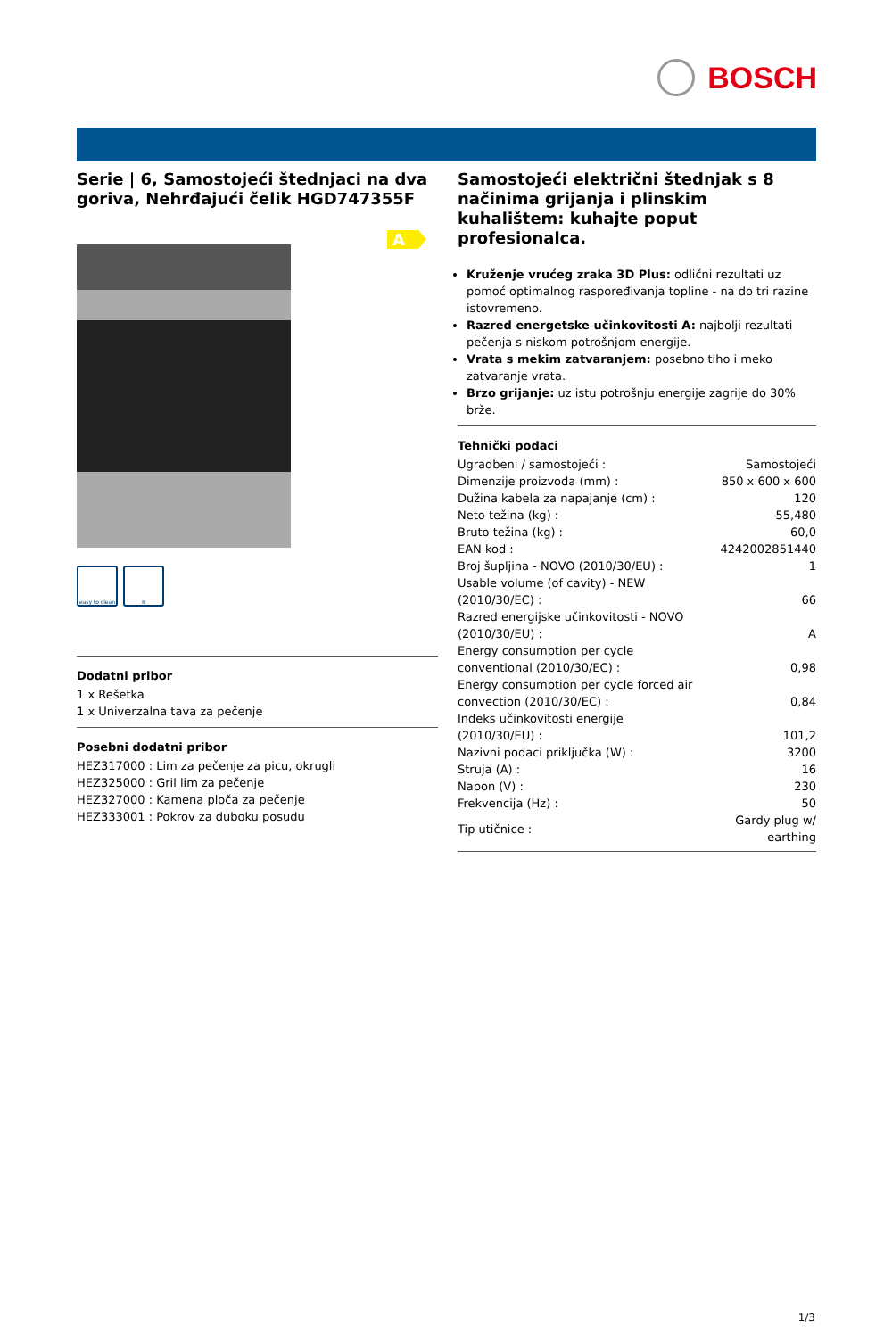BOSCH
Serie | 6, Samostojeći štednjaci na dva goriva, Nehrđajući čelik HGD747355F
A
easy to clean
≋
Dodatni pribor
1 x Rešetka
1 x Univerzalna tava za pečenje
Posebni dodatni pribor
HEZ317000 : Lim za pečenje za picu, okrugli
HEZ325000 : Gril lim za pečenje
HEZ327000 : Kamena ploča za pečenje
HEZ333001 : Pokrov za duboku posudu
Samostojeći električni štednjak s 8 načinima grijanja i plinskim kuhalištem: kuhajte poput profesionalca.
Kruženje vrućeg zraka 3D Plus: odlični rezultati uz pomoć optimalnog raspoređivanja topline - na do tri razine istovremeno.
Razred energetske učinkovitosti A: najbolji rezultati pečenja s niskom potrošnjom energije.
Vrata s mekim zatvaranjem: posebno tiho i meko zatvaranje vrata.
Brzo grijanje: uz istu potrošnju energije zagrije do 30% brže.
Tehnički podaci
| Ugradbeni / samostojeći : | Samostojeći |
| Dimenzije proizvoda (mm) : | 850 x 600 x 600 |
| Dužina kabela za napajanje (cm) : | 120 |
| Neto težina (kg) : | 55,480 |
| Bruto težina (kg) : | 60,0 |
| EAN kod : | 4242002851440 |
| Broj šupljina - NOVO (2010/30/EU) : | 1 |
| Usable volume (of cavity) - NEW (2010/30/EC) : | 66 |
| Razred energijske učinkovitosti - NOVO (2010/30/EU) : | A |
| Energy consumption per cycle conventional (2010/30/EC) : | 0,98 |
| Energy consumption per cycle forced air convection (2010/30/EC) : | 0,84 |
| Indeks učinkovitosti energije (2010/30/EU) : | 101,2 |
| Nazivni podaci priključka (W) : | 3200 |
| Struja (A) : | 16 |
| Napon (V) : | 230 |
| Frekvencija (Hz) : | 50 |
| Tip utičnice : | Gardy plug w/ earthing |
1/3